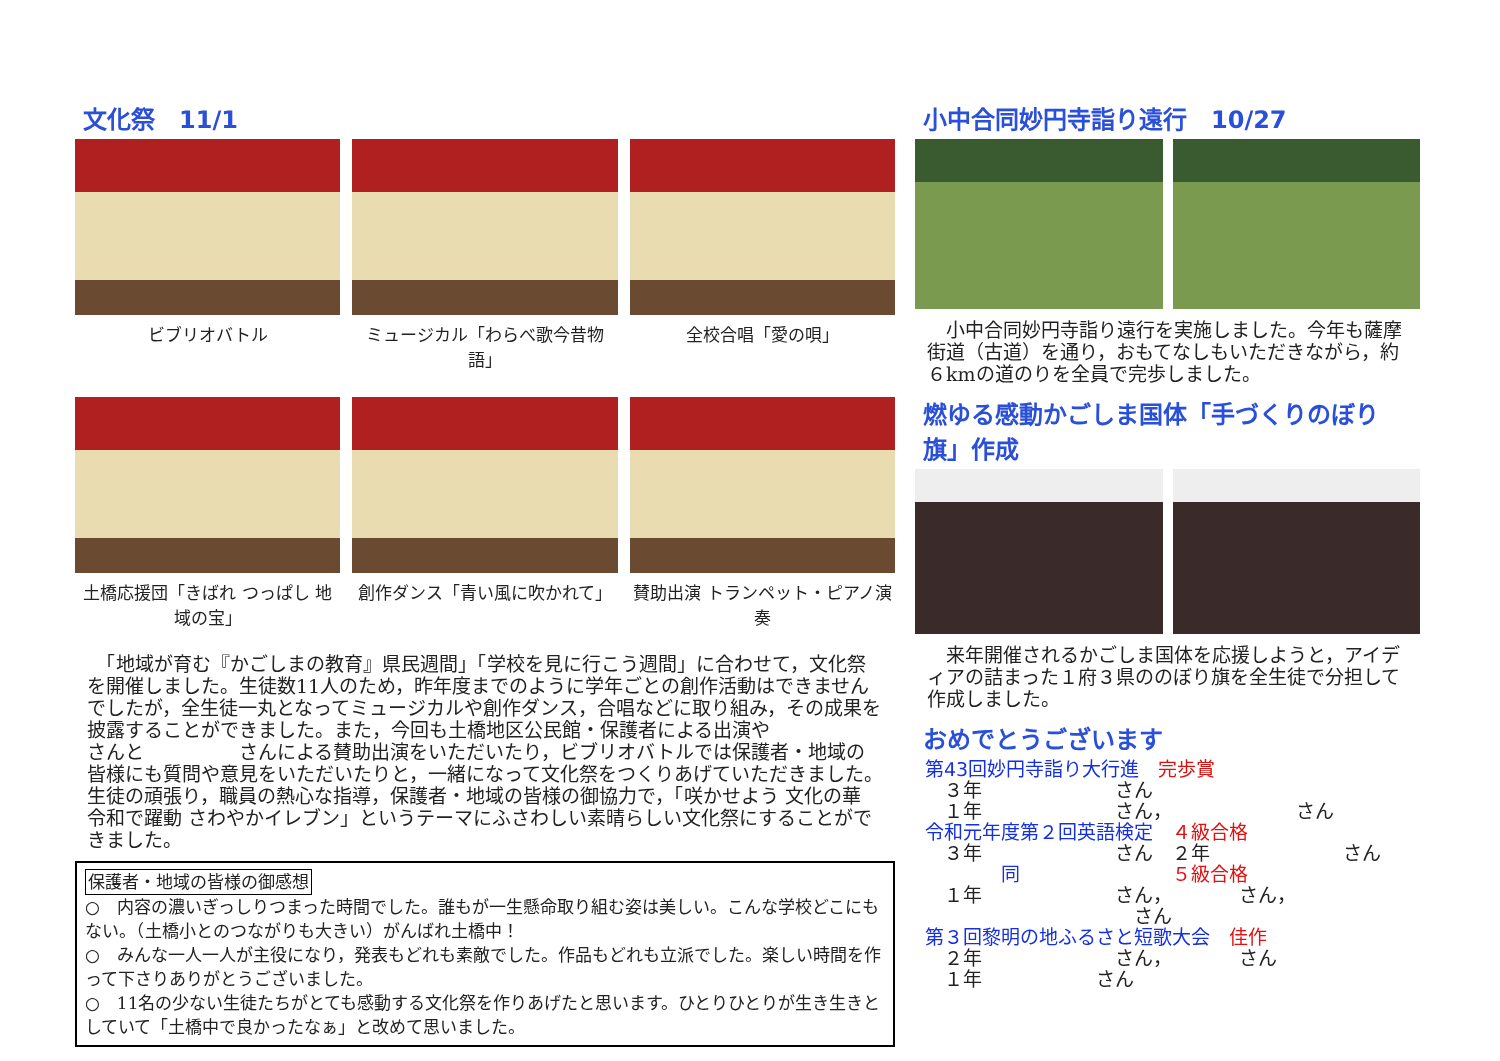文化祭　11/1
ビブリオバトル
ミュージカル「わらべ歌今昔物語」
全校合唱「愛の唄」
土橋応援団「きばれ つっぱし 地域の宝」
創作ダンス「青い風に吹かれて」
賛助出演 トランペット・ピアノ演奏
　「地域が育む『かごしまの教育』県民週間」「学校を見に行こう週間」に合わせて，文化祭を開催しました。生徒数11人のため，昨年度までのように学年ごとの創作活動はできませんでしたが，全生徒一丸となってミュージカルや創作ダンス，合唱などに取り組み，その成果を披露することができました。また，今回も土橋地区公民館・保護者による出演や　　　　　さんと　　　　　さんによる賛助出演をいただいたり，ビブリオバトルでは保護者・地域の皆様にも質問や意見をいただいたりと，一緒になって文化祭をつくりあげていただきました。生徒の頑張り，職員の熱心な指導，保護者・地域の皆様の御協力で，「咲かせよう 文化の華 令和で躍動 さわやかイレブン」というテーマにふさわしい素晴らしい文化祭にすることができました。
保護者・地域の皆様の御感想
○　内容の濃いぎっしりつまった時間でした。誰もが一生懸命取り組む姿は美しい。こんな学校どこにもない。（土橋小とのつながりも大きい）がんばれ土橋中！
○　みんな一人一人が主役になり，発表もどれも素敵でした。作品もどれも立派でした。楽しい時間を作って下さりありがとうございました。
○　11名の少ない生徒たちがとても感動する文化祭を作りあげたと思います。ひとりひとりが生き生きとしていて「土橋中で良かったなぁ」と改めて思いました。
小中合同妙円寺詣り遠行　10/27
　小中合同妙円寺詣り遠行を実施しました。今年も薩摩街道（古道）を通り，おもてなしもいただきながら，約６kmの道のりを全員で完歩しました。
燃ゆる感動かごしま国体「手づくりのぼり旗」作成
　来年開催されるかごしま国体を応援しようと，アイディアの詰まった１府３県ののぼり旗を全生徒で分担して作成しました。
おめでとうございます
第43回妙円寺詣り大行進　完歩賞
　３年　　　　　　　さん
　１年　　　　　　　さん，　　　　　　　さん
令和元年度第２回英語検定　４級合格
　３年　　　　　　　さん　２年　　　　　　　さん
　　　　同　　　　　　　　５級合格
　１年　　　　　　　さん，　　　　さん，
　　　　　　　　　　　さん
第３回黎明の地ふるさと短歌大会　佳作
　２年　　　　　　　さん，　　　　さん
　１年　　　　　　さん